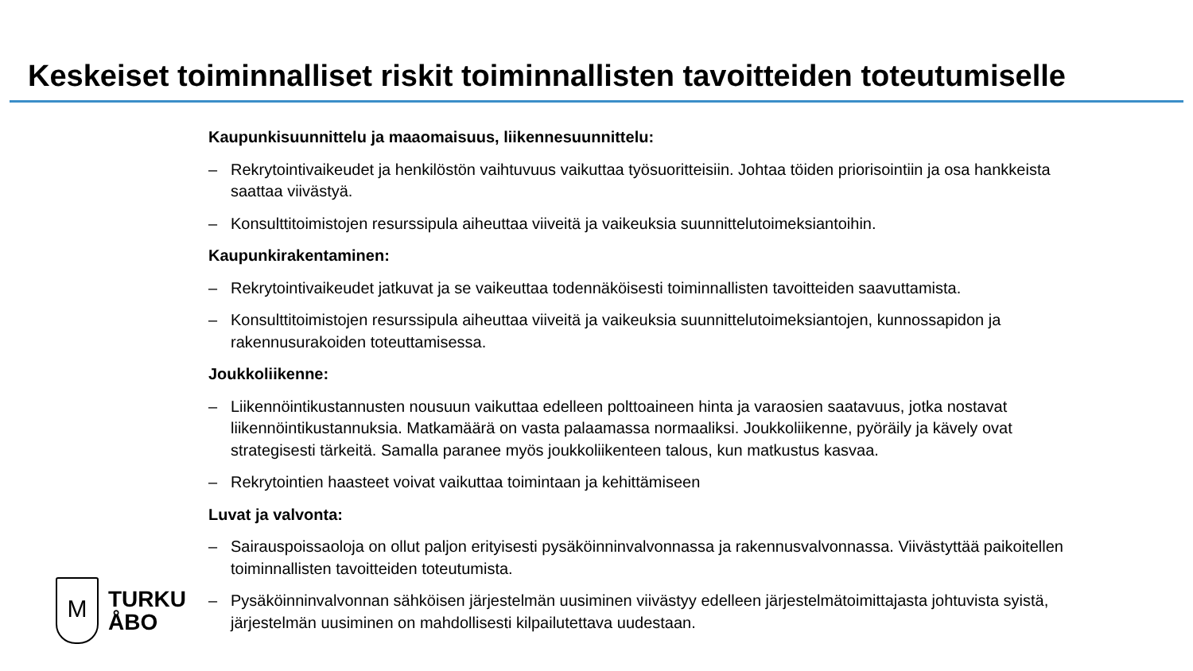Keskeiset toiminnalliset riskit toiminnallisten tavoitteiden toteutumiselle
Kaupunkisuunnittelu ja maaomaisuus, liikennesuunnittelu:
– Rekrytointivaikeudet ja henkilöstön vaihtuvuus vaikuttaa työsuoritteisiin. Johtaa töiden priorisointiin ja osa hankkeista saattaa viivästyä.
– Konsulttitoimistojen resurssipula aiheuttaa viiveitä ja vaikeuksia suunnittelutoimeksiantoihin.
Kaupunkirakentaminen:
– Rekrytointivaikeudet jatkuvat ja se vaikeuttaa todennäköisesti toiminnallisten tavoitteiden saavuttamista.
– Konsulttitoimistojen resurssipula aiheuttaa viiveitä ja vaikeuksia suunnittelutoimeksiantojen, kunnossapidon ja rakennusurakoiden toteuttamisessa.
Joukkoliikenne:
– Liikennöintikustannusten nousuun vaikuttaa edelleen polttoaineen hinta ja varaosien saatavuus, jotka nostavat liikennöintikustannuksia. Matkamäärä on vasta palaamassa normaaliksi. Joukkoliikenne, pyöräily ja kävely ovat strategisesti tärkeitä. Samalla paranee myös joukkoliikenteen talous, kun matkustus kasvaa.
– Rekrytointien haasteet voivat vaikuttaa toimintaan ja kehittämiseen
Luvat ja valvonta:
– Sairauspoissaoloja on ollut paljon erityisesti pysäköinninvalvonnassa ja rakennusvalvonnassa. Viivästyttää paikoitellen toiminnallisten tavoitteiden toteutumista.
– Pysäköinninvalvonnan sähköisen järjestelmän uusiminen viivästyy edelleen järjestelmätoimittajasta johtuvista syistä, järjestelmän uusiminen on mahdollisesti kilpailutettava uudestaan.
M
TURKU
ÅBO